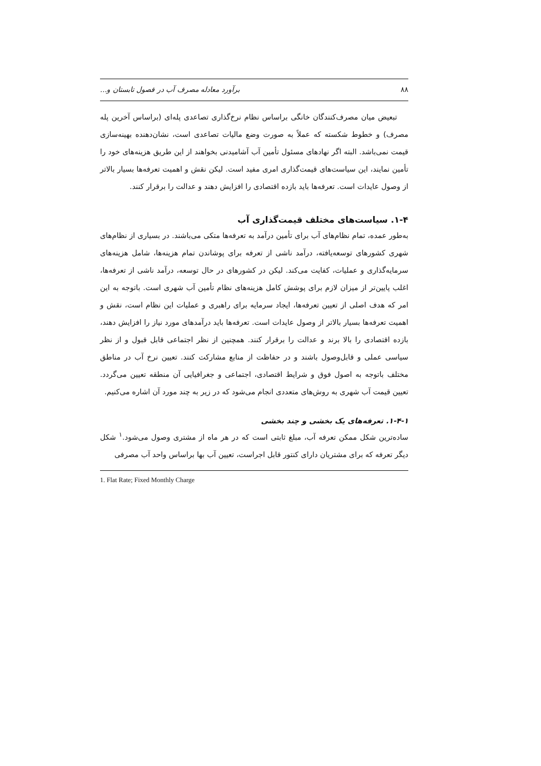۸۸ برآورد معادله مصرف آب در فصول تابستان و...
تبعیض میان مصرف‌کنندگان خانگی براساس نظام نرخ‌گذاری تصاعدی پله‌ای (براساس آخرین پله مصرف) و خطوط شکسته که عملاً به صورت وضع مالیات تصاعدی است، نشان‌دهنده بهینه‌سازی قیمت نمی‌باشد. البته اگر نهادهای مسئول تأمین آب آشامیدنی بخواهند از این طریق هزینه‌های خود را تأمین نمایند، این سیاست‌های قیمت‌گذاری امری مفید است. لیکن نقش و اهمیت تعرفه‌ها بسیار بالاتر از وصول عایدات است. تعرفه‌ها باید بازده اقتصادی را افزایش دهند و عدالت را برقرار کنند.
۱-۴. سیاست‌های مختلف قیمت‌گذاری آب
به‌طور عمده، تمام نظام‌های آب برای تأمین درآمد به تعرفه‌ها متکی می‌باشند. در بسیاری از نظام‌های شهری کشورهای توسعه‌یافته، درآمد ناشی از تعرفه برای پوشاندن تمام هزینه‌ها، شامل هزینه‌های سرمایه‌گذاری و عملیات، کفایت می‌کند. لیکن در کشورهای در حال توسعه، درآمد ناشی از تعرفه‌ها، اغلب پایین‌تر از میزان لازم برای پوشش کامل هزینه‌های نظام تأمین آب شهری است. باتوجه به این امر که هدف اصلی از تعیین تعرفه‌ها، ایجاد سرمایه برای راهبری و عملیات این نظام است، نقش و اهمیت تعرفه‌ها بسیار بالاتر از وصول عایدات است. تعرفه‌ها باید درآمدهای مورد نیاز را افزایش دهند، بازده اقتصادی را بالا برند و عدالت را برقرار کنند. همچنین از نظر اجتماعی قابل قبول و از نظر سیاسی عملی و قابل‌وصول باشند و در حفاظت از منابع مشارکت کنند. تعیین نرخ آب در مناطق مختلف باتوجه به اصول فوق و شرایط اقتصادی، اجتماعی و جغرافیایی آن منطقه تعیین می‌گردد. تعیین قیمت آب شهری به روش‌های متعددی انجام می‌شود که در زیر به چند مورد آن اشاره می‌کنیم.
۱-۴-۱. تعرفه‌های یک بخشی و چند بخشی
ساده‌ترین شکل ممکن تعرفه آب، مبلغ ثابتی است که در هر ماه از مشتری وصول می‌شود.<sup>۱</sup> شکل دیگر تعرفه که برای مشتریان دارای کنتور قابل اجراست، تعیین آب بها براساس واحد آب مصرفی
1. Flat Rate; Fixed Monthly Charge